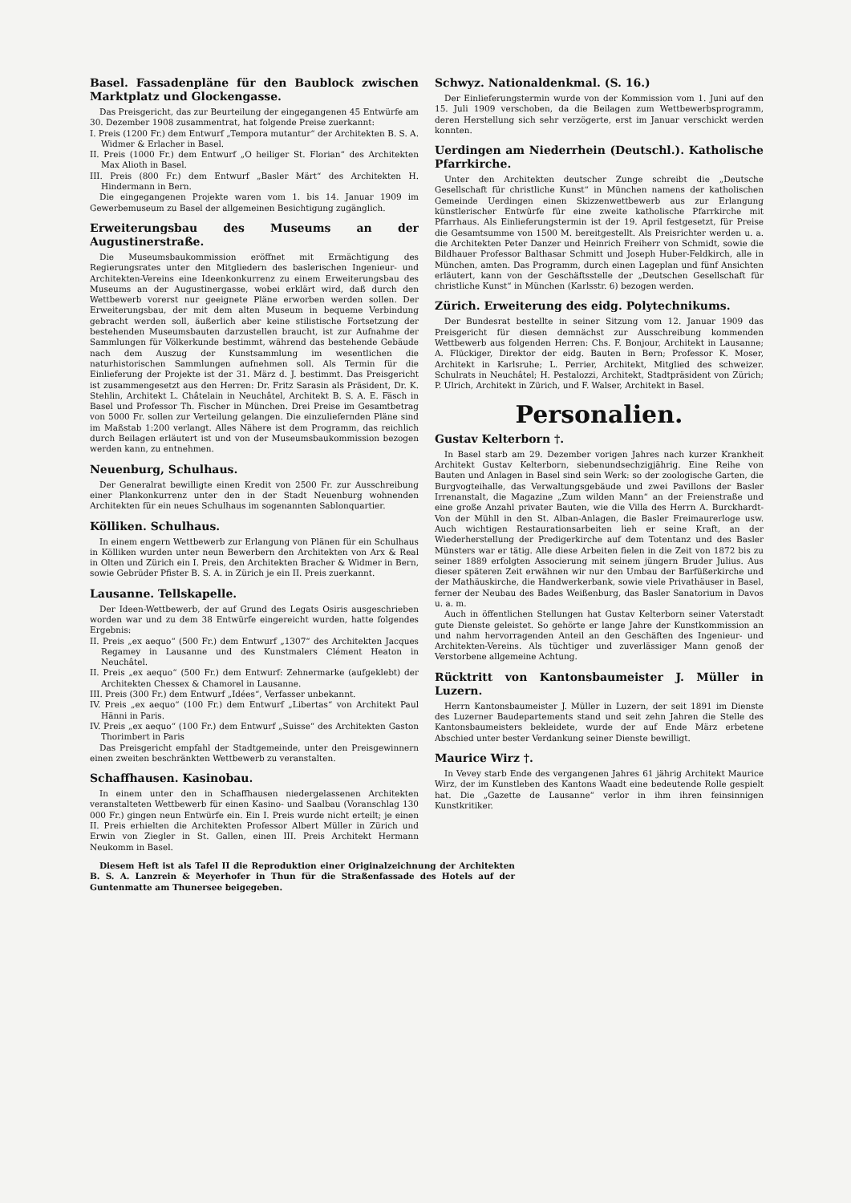Basel. Fassadenpläne für den Baublock zwischen Marktplatz und Glockengasse.
Das Preisgericht, das zur Beurteilung der eingegangenen 45 Entwürfe am 30. Dezember 1908 zusammentrat, hat folgende Preise zuerkannt:
I. Preis (1200 Fr.) dem Entwurf „Tempora mutantur“ der Architekten B. S. A. Widmer & Erlacher in Basel.
II. Preis (1000 Fr.) dem Entwurf „O heiliger St. Florian“ des Architekten Max Alioth in Basel.
III. Preis (800 Fr.) dem Entwurf „Basler Märt“ des Architekten H. Hindermann in Bern.
Die eingegangenen Projekte waren vom 1. bis 14. Januar 1909 im Gewerbemuseum zu Basel der allgemeinen Besichtigung zugänglich.
Erweiterungsbau des Museums an der Augustinerstraße.
Die Museumsbaukommission eröffnet mit Ermächtigung des Regierungsrates unter den Mitgliedern des baslerischen Ingenieur- und Architekten-Vereins eine Ideenkonkurrenz zu einem Erweiterungsbau des Museums an der Augustinergasse, wobei erklärt wird, daß durch den Wettbewerb vorerst nur geeignete Pläne erworben werden sollen. Der Erweiterungsbau, der mit dem alten Museum in bequeme Verbindung gebracht werden soll, äußerlich aber keine stilistische Fortsetzung der bestehenden Museumsbauten darzustellen braucht, ist zur Aufnahme der Sammlungen für Völkerkunde bestimmt, während das bestehende Gebäude nach dem Auszug der Kunstsammlung im wesentlichen die naturhistorischen Sammlungen aufnehmen soll. Als Termin für die Einlieferung der Projekte ist der 31. März d. J. bestimmt. Das Preisgericht ist zusammengesetzt aus den Herren: Dr. Fritz Sarasin als Präsident, Dr. K. Stehlin, Architekt L. Châtelain in Neuchâtel, Architekt B. S. A. E. Fäsch in Basel und Professor Th. Fischer in München. Drei Preise im Gesamtbetrag von 5000 Fr. sollen zur Verteilung gelangen. Die einzuliefernden Pläne sind im Maßstab 1:200 verlangt. Alles Nähere ist dem Programm, das reichlich durch Beilagen erläutert ist und von der Museumsbaukommission bezogen werden kann, zu entnehmen.
Neuenburg, Schulhaus.
Der Generalrat bewilligte einen Kredit von 2500 Fr. zur Ausschreibung einer Plankonkurrenz unter den in der Stadt Neuenburg wohnenden Architekten für ein neues Schulhaus im sogenannten Sablonquartier.
Kölliken. Schulhaus.
In einem engern Wettbewerb zur Erlangung von Plänen für ein Schulhaus in Kölliken wurden unter neun Bewerbern den Architekten von Arx & Real in Olten und Zürich ein I. Preis, den Architekten Bracher & Widmer in Bern, sowie Gebrüder Pfister B. S. A. in Zürich je ein II. Preis zuerkannt.
Lausanne. Tellskapelle.
Der Ideen-Wettbewerb, der auf Grund des Legats Osiris ausgeschrieben worden war und zu dem 38 Entwürfe eingereicht wurden, hatte folgendes Ergebnis:
II. Preis „ex aequo“ (500 Fr.) dem Entwurf „1307“ des Architekten Jacques Regamey in Lausanne und des Kunstmalers Clément Heaton in Neuchâtel.
II. Preis „ex aequo“ (500 Fr.) dem Entwurf: Zehnermarke (aufgeklebt) der Architekten Chessex & Chamorel in Lausanne.
III. Preis (300 Fr.) dem Entwurf „Idées“, Verfasser unbekannt.
IV. Preis „ex aequo“ (100 Fr.) dem Entwurf „Libertas“ von Architekt Paul Hänni in Paris.
IV. Preis „ex aequo“ (100 Fr.) dem Entwurf „Suisse“ des Architekten Gaston Thorimbert in Paris
Das Preisgericht empfahl der Stadtgemeinde, unter den Preisgewinnern einen zweiten beschränkten Wettbewerb zu veranstalten.
Schaffhausen. Kasinobau.
In einem unter den in Schaffhausen niedergelassenen Architekten veranstalteten Wettbewerb für einen Kasino- und Saalbau (Voranschlag 130 000 Fr.) gingen neun Entwürfe ein. Ein I. Preis wurde nicht erteilt; je einen II. Preis erhielten die Architekten Professor Albert Müller in Zürich und Erwin von Ziegler in St. Gallen, einen III. Preis Architekt Hermann Neukomm in Basel.
Schwyz. Nationaldenkmal. (S. 16.)
Der Einlieferungstermin wurde von der Kommission vom 1. Juni auf den 15. Juli 1909 verschoben, da die Beilagen zum Wettbewerbsprogramm, deren Herstellung sich sehr verzögerte, erst im Januar verschickt werden konnten.
Uerdingen am Niederrhein (Deutschl.). Katholische Pfarrkirche.
Unter den Architekten deutscher Zunge schreibt die „Deutsche Gesellschaft für christliche Kunst“ in München namens der katholischen Gemeinde Uerdingen einen Skizzenwettbewerb aus zur Erlangung künstlerischer Entwürfe für eine zweite katholische Pfarrkirche mit Pfarrhaus. Als Einlieferungstermin ist der 19. April festgesetzt, für Preise die Gesamtsumme von 1500 M. bereitgestellt. Als Preisrichter werden u. a. die Architekten Peter Danzer und Heinrich Freiherr von Schmidt, sowie die Bildhauer Professor Balthasar Schmitt und Joseph Huber-Feldkirch, alle in München, amten. Das Programm, durch einen Lageplan und fünf Ansichten erläutert, kann von der Geschäftsstelle der „Deutschen Gesellschaft für christliche Kunst“ in München (Karlsstr. 6) bezogen werden.
Zürich. Erweiterung des eidg. Polytechnikums.
Der Bundesrat bestellte in seiner Sitzung vom 12. Januar 1909 das Preisgericht für diesen demnächst zur Ausschreibung kommenden Wettbewerb aus folgenden Herren: Chs. F. Bonjour, Architekt in Lausanne; A. Flückiger, Direktor der eidg. Bauten in Bern; Professor K. Moser, Architekt in Karlsruhe; L. Perrier, Architekt, Mitglied des schweizer. Schulrats in Neuchâtel; H. Pestalozzi, Architekt, Stadtpräsident von Zürich; P. Ulrich, Architekt in Zürich, und F. Walser, Architekt in Basel.
Personalien.
Gustav Kelterborn †.
In Basel starb am 29. Dezember vorigen Jahres nach kurzer Krankheit Architekt Gustav Kelterborn, siebenundsechzigjährig. Eine Reihe von Bauten und Anlagen in Basel sind sein Werk: so der zoologische Garten, die Burgvogteihalle, das Verwaltungsgebäude und zwei Pavillons der Basler Irrenanstalt, die Magazine „Zum wilden Mann“ an der Freienstraße und eine große Anzahl privater Bauten, wie die Villa des Herrn A. Burckhardt-Von der Mühll in den St. Alban-Anlagen, die Basler Freimaurerloge usw. Auch wichtigen Restaurationsarbeiten lieh er seine Kraft, an der Wiederherstellung der Predigerkirche auf dem Totentanz und des Basler Münsters war er tätig. Alle diese Arbeiten fielen in die Zeit von 1872 bis zu seiner 1889 erfolgten Associerung mit seinem jüngern Bruder Julius. Aus dieser späteren Zeit erwähnen wir nur den Umbau der Barfüßerkirche und der Mathäuskirche, die Handwerkerbank, sowie viele Privathäuser in Basel, ferner der Neubau des Bades Weißenburg, das Basler Sanatorium in Davos u. a. m.
Auch in öffentlichen Stellungen hat Gustav Kelterborn seiner Vaterstadt gute Dienste geleistet. So gehörte er lange Jahre der Kunstkommission an und nahm hervorragenden Anteil an den Geschäften des Ingenieur- und Architekten-Vereins. Als tüchtiger und zuverlässiger Mann genoß der Verstorbene allgemeine Achtung.
Rücktritt von Kantonsbaumeister J. Müller in Luzern.
Herrn Kantonsbaumeister J. Müller in Luzern, der seit 1891 im Dienste des Luzerner Baudepartements stand und seit zehn Jahren die Stelle des Kantonsbaumeisters bekleidete, wurde der auf Ende März erbetene Abschied unter bester Verdankung seiner Dienste bewilligt.
Maurice Wirz †.
In Vevey starb Ende des vergangenen Jahres 61 jährig Architekt Maurice Wirz, der im Kunstleben des Kantons Waadt eine bedeutende Rolle gespielt hat. Die „Gazette de Lausanne“ verlor in ihm ihren feinsinnigen Kunstkritiker.
Diesem Heft ist als Tafel II die Reproduktion einer Originalzeichnung der Architekten B. S. A. Lanzrein & Meyerhofer in Thun für die Straßenfassade des Hotels auf der Guntenmatte am Thunersee beigegeben.